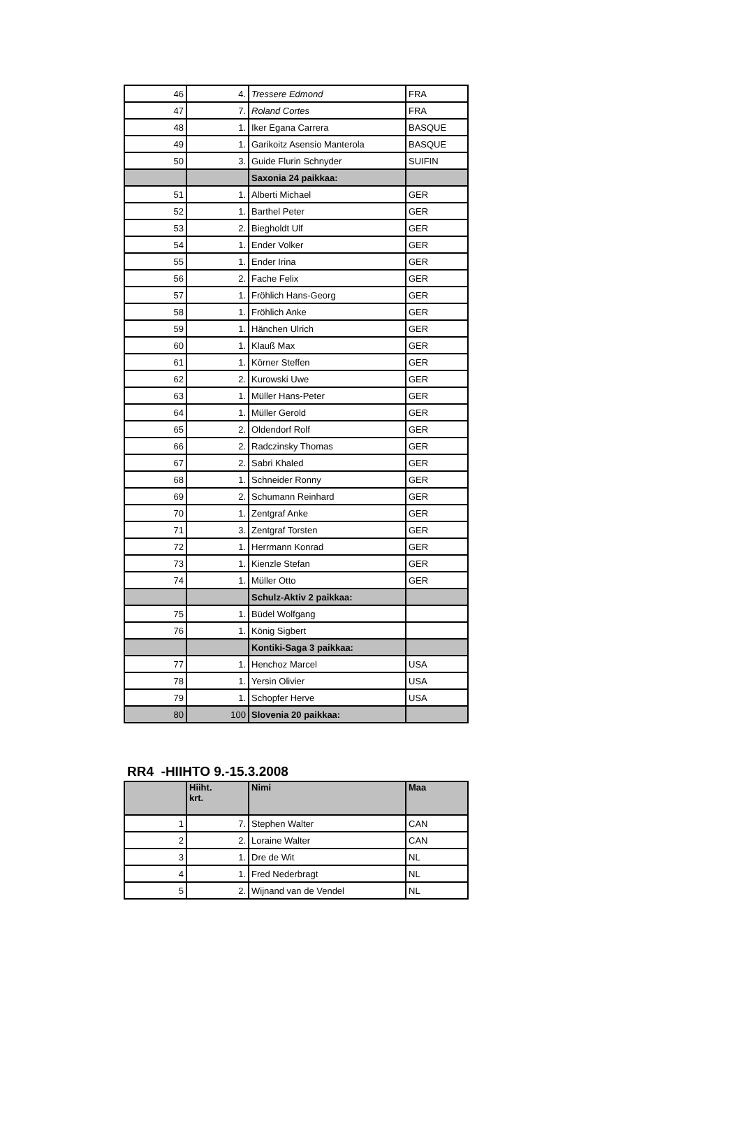| 46 | 4. | Tressere Edmond | FRA |
| 47 | 7. | Roland Cortes | FRA |
| 48 | 1. | Iker Egana Carrera | BASQUE |
| 49 | 1. | Garikoitz Asensio Manterola | BASQUE |
| 50 | 3. | Guide Flurin Schnyder | SUIFIN |
| | | Saxonia 24 paikkaa: | |
| 51 | 1. | Alberti Michael | GER |
| 52 | 1. | Barthel Peter | GER |
| 53 | 2. | Biegholdt Ulf | GER |
| 54 | 1. | Ender Volker | GER |
| 55 | 1. | Ender Irina | GER |
| 56 | 2. | Fache Felix | GER |
| 57 | 1. | Fröhlich Hans-Georg | GER |
| 58 | 1. | Fröhlich Anke | GER |
| 59 | 1. | Hänchen Ulrich | GER |
| 60 | 1. | Klauß Max | GER |
| 61 | 1. | Körner Steffen | GER |
| 62 | 2. | Kurowski Uwe | GER |
| 63 | 1. | Müller Hans-Peter | GER |
| 64 | 1. | Müller Gerold | GER |
| 65 | 2. | Oldendorf Rolf | GER |
| 66 | 2. | Radczinsky Thomas | GER |
| 67 | 2. | Sabri Khaled | GER |
| 68 | 1. | Schneider Ronny | GER |
| 69 | 2. | Schumann Reinhard | GER |
| 70 | 1. | Zentgraf Anke | GER |
| 71 | 3. | Zentgraf Torsten | GER |
| 72 | 1. | Herrmann Konrad | GER |
| 73 | 1. | Kienzle Stefan | GER |
| 74 | 1. | Müller Otto | GER |
| | | Schulz-Aktiv 2 paikkaa: | |
| 75 | 1. | Büdel Wolfgang | |
| 76 | 1. | König Sigbert | |
| | | Kontiki-Saga 3 paikkaa: | |
| 77 | 1. | Henchoz Marcel | USA |
| 78 | 1. | Yersin Olivier | USA |
| 79 | 1. | Schopfer Herve | USA |
| 80 | 100 | Slovenia 20 paikkaa: | |
RR4 -HIIHTO 9.-15.3.2008
| | Hiiht. krt. | Nimi | Maa |
| --- | --- | --- | --- |
| 1 | 7. | Stephen Walter | CAN |
| 2 | 2. | Loraine Walter | CAN |
| 3 | 1. | Dre de Wit | NL |
| 4 | 1. | Fred Nederbragt | NL |
| 5 | 2. | Wijnand van de Vendel | NL |